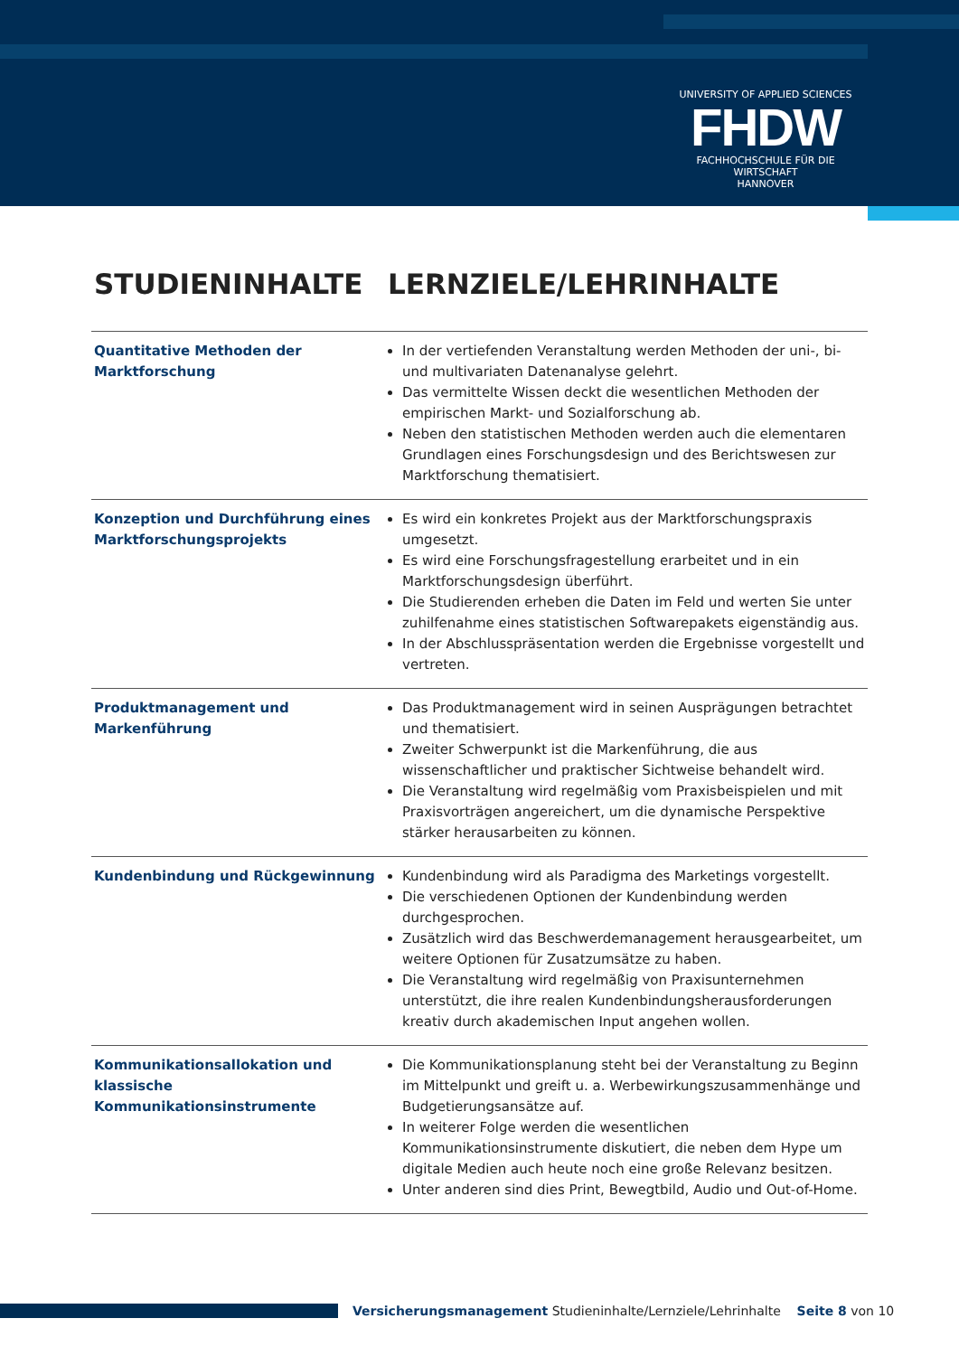UNIVERSITY OF APPLIED SCIENCES
FHDW
FACHHOCHSCHULE FÜR DIE WIRTSCHAFT
HANNOVER
STUDIENINHALTE LERNZIELE/LEHRINHALTE
| Quantitative Methoden der Marktforschung | In der vertiefenden Veranstaltung werden Methoden der uni-, bi- und multivariaten Datenanalyse gelehrt. Das vermittelte Wissen deckt die wesentlichen Methoden der empirischen Markt- und Sozialforschung ab. Neben den statistischen Methoden werden auch die elementaren Grundlagen eines Forschungsdesign und des Berichtswesen zur Marktforschung thematisiert. |
| Konzeption und Durchführung eines Marktforschungsprojekts | Es wird ein konkretes Projekt aus der Marktforschungspraxis umgesetzt. Es wird eine Forschungsfragestellung erarbeitet und in ein Marktforschungsdesign überführt. Die Studierenden erheben die Daten im Feld und werten Sie unter zuhilfenahme eines statistischen Softwarepakets eigenständig aus. In der Abschlusspräsentation werden die Ergebnisse vorgestellt und vertreten. |
| Produktmanagement und Markenführung | Das Produktmanagement wird in seinen Ausprägungen betrachtet und thematisiert. Zweiter Schwerpunkt ist die Markenführung, die aus wissenschaftlicher und praktischer Sichtweise behandelt wird. Die Veranstaltung wird regelmäßig vom Praxisbeispielen und mit Praxisvorträgen angereichert, um die dynamische Perspektive stärker herausarbeiten zu können. |
| Kundenbindung und Rückgewinnung | Kundenbindung wird als Paradigma des Marketings vorgestellt. Die verschiedenen Optionen der Kundenbindung werden durchgesprochen. Zusätzlich wird das Beschwerdemanagement herausgearbeitet, um weitere Optionen für Zusatzumsätze zu haben. Die Veranstaltung wird regelmäßig von Praxisunternehmen unterstützt, die ihre realen Kundenbindungsherausforderungen kreativ durch akademischen Input angehen wollen. |
| Kommunikationsallokation und klassische Kommunikationsinstrumente | Die Kommunikationsplanung steht bei der Veranstaltung zu Beginn im Mittelpunkt und greift u. a. Werbewirkungszusammenhänge und Budgetierungsansätze auf. In weiterer Folge werden die wesentlichen Kommunikationsinstrumente diskutiert, die neben dem Hype um digitale Medien auch heute noch eine große Relevanz besitzen. Unter anderen sind dies Print, Bewegtbild, Audio und Out-of-Home. |
Versicherungsmanagement Studieninhalte/Lernziele/Lehrinhalte Seite 8 von 10